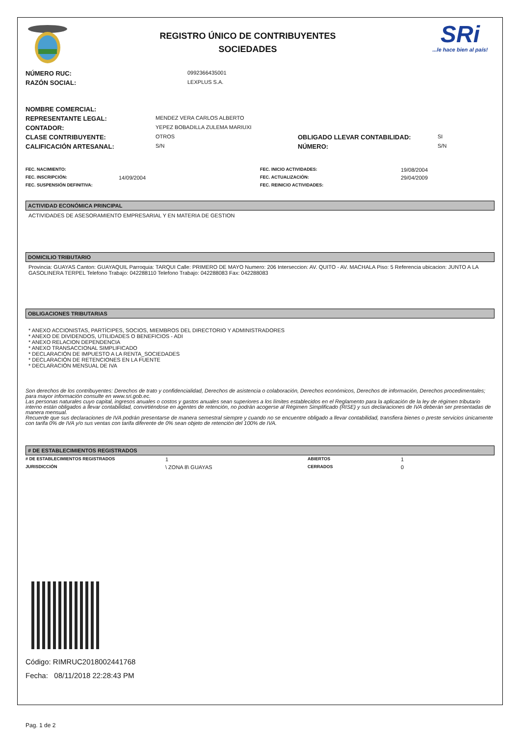REGISTRO ÚNICO DE CONTRIBUYENTES
SOCIEDADES
SRi...le hace bien al país!
| NÚMERO RUC: | 0992366435001 |
| RAZÓN SOCIAL: | LEXPLUS S.A. |
| NOMBRE COMERCIAL: | | | |
| REPRESENTANTE LEGAL: | MENDEZ VERA CARLOS ALBERTO | | |
| CONTADOR: | YEPEZ BOBADILLA ZULEMA MARIUXI | | |
| CLASE CONTRIBUYENTE: | OTROS | OBLIGADO LLEVAR CONTABILIDAD: | SI |
| CALIFICACIÓN ARTESANAL: | S/N | NÚMERO: | S/N |
| FEC. NACIMIENTO: | | FEC. INICIO ACTIVIDADES: | 19/08/2004 |
| FEC. INSCRIPCIÓN: | 14/09/2004 | FEC. ACTUALIZACIÓN: | 29/04/2009 |
| FEC. SUSPENSIÓN DEFINITIVA: | | FEC. REINICIO ACTIVIDADES: | |
ACTIVIDAD ECONÓMICA PRINCIPAL
ACTIVIDADES DE ASESORAMIENTO EMPRESARIAL Y EN MATERIA DE GESTION
DOMICILIO TRIBUTARIO
Provincia: GUAYAS Canton: GUAYAQUIL Parroquia: TARQUI Calle: PRIMERO DE MAYO Numero: 206 Interseccion: AV. QUITO - AV. MACHALA Piso: 5 Referencia ubicacion: JUNTO A LA GASOLINERA TERPEL Telefono Trabajo: 042288110 Telefono Trabajo: 042288083 Fax: 042288083
OBLIGACIONES TRIBUTARIAS
* ANEXO ACCIONISTAS, PARTÍCIPES, SOCIOS, MIEMBROS DEL DIRECTORIO Y ADMINISTRADORES
* ANEXO DE DIVIDENDOS, UTILIDADES O BENEFICIOS - ADI
* ANEXO RELACION DEPENDENCIA
* ANEXO TRANSACCIONAL SIMPLIFICADO
* DECLARACIÓN DE IMPUESTO A LA RENTA_SOCIEDADES
* DECLARACIÓN DE RETENCIONES EN LA FUENTE
* DECLARACIÓN MENSUAL DE IVA
Son derechos de los contribuyentes: Derechos de trato y confidencialidad, Derechos de asistencia o colaboración, Derechos económicos, Derechos de información, Derechos procedimentales; para mayor información consulte en www.sri.gob.ec.
Las personas naturales cuyo capital, ingresos anuales o costos y gastos anuales sean superiores a los límites establecidos en el Reglamento para la aplicación de la ley de régimen tributario interno están obligados a llevar contabilidad, convirtiéndose en agentes de retención, no podrán acogerse al Régimen Simplificado (RISE) y sus declaraciones de IVA deberán ser presentadas de manera mensual.
Recuerde que sus declaraciones de IVA podrán presentarse de manera semestral siempre y cuando no se encuentre obligado a llevar contabilidad, transfiera bienes o preste servicios únicamente con tarifa 0% de IVA y/o sus ventas con tarifa diferente de 0% sean objeto de retención del 100% de IVA.
# DE ESTABLECIMIENTOS REGISTRADOS
| # DE ESTABLECIMIENTOS REGISTRADOS | 1 | ABIERTOS | 1 |
| JURISDICCIÓN | \ ZONA 8\ GUAYAS | CERRADOS | 0 |
Código: RIMRUC2018002441768
Fecha: 08/11/2018 22:28:43 PM
Pag. 1 de 2